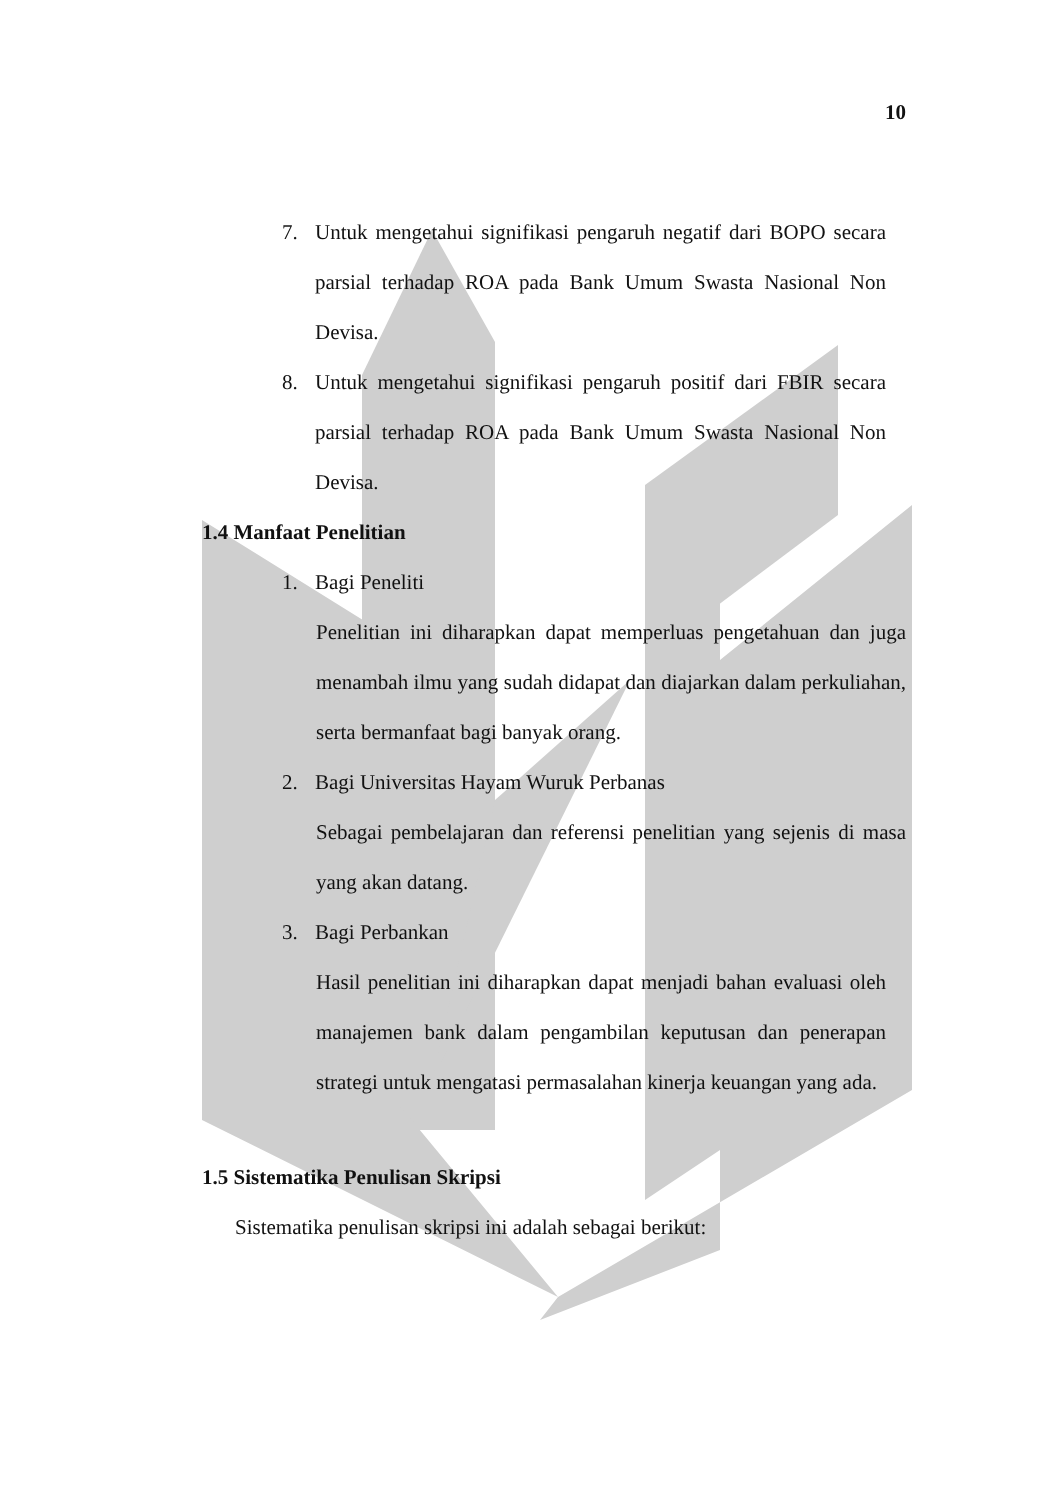10
7. Untuk mengetahui signifikasi pengaruh negatif dari BOPO secara parsial terhadap ROA pada Bank Umum Swasta Nasional Non Devisa.
8. Untuk mengetahui signifikasi pengaruh positif dari FBIR secara parsial terhadap ROA pada Bank Umum Swasta Nasional Non Devisa.
1.4 Manfaat Penelitian
1. Bagi Peneliti
Penelitian ini diharapkan dapat memperluas pengetahuan dan juga menambah ilmu yang sudah didapat dan diajarkan dalam perkuliahan, serta bermanfaat bagi banyak orang.
2. Bagi Universitas Hayam Wuruk Perbanas
Sebagai pembelajaran dan referensi penelitian yang sejenis di masa yang akan datang.
3. Bagi Perbankan
Hasil penelitian ini diharapkan dapat menjadi bahan evaluasi oleh manajemen bank dalam pengambilan keputusan dan penerapan strategi untuk mengatasi permasalahan kinerja keuangan yang ada.
1.5 Sistematika Penulisan Skripsi
Sistematika penulisan skripsi ini adalah sebagai berikut: